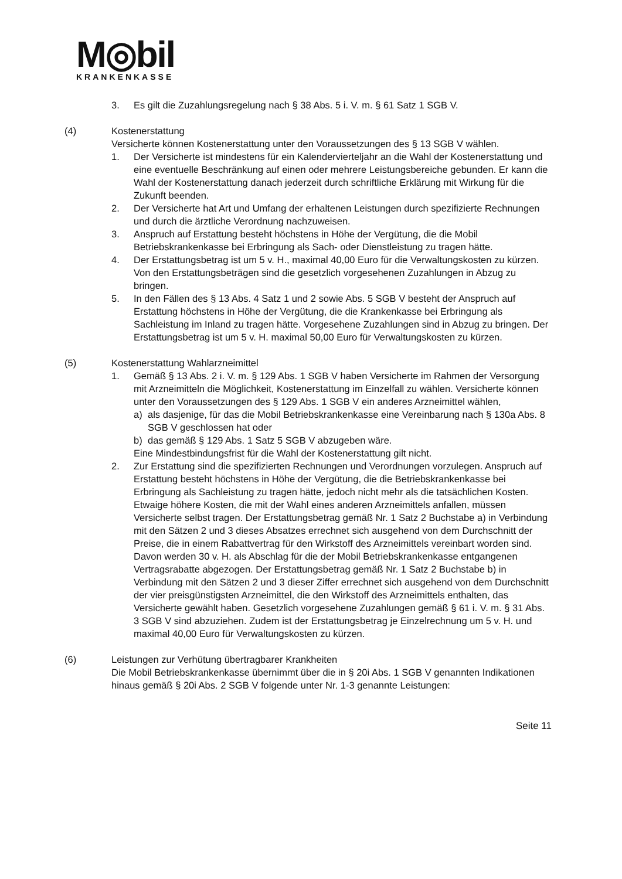M◎bil
KRANKENKASSE
3. Es gilt die Zuzahlungsregelung nach § 38 Abs. 5 i. V. m. § 61 Satz 1 SGB V.
(4) Kostenerstattung
Versicherte können Kostenerstattung unter den Voraussetzungen des § 13 SGB V wählen.
1. Der Versicherte ist mindestens für ein Kalendervierteljahr an die Wahl der Kostenerstattung und eine eventuelle Beschränkung auf einen oder mehrere Leistungsbereiche gebunden. Er kann die Wahl der Kostenerstattung danach jederzeit durch schriftliche Erklärung mit Wirkung für die Zukunft beenden.
2. Der Versicherte hat Art und Umfang der erhaltenen Leistungen durch spezifizierte Rechnungen und durch die ärztliche Verordnung nachzuweisen.
3. Anspruch auf Erstattung besteht höchstens in Höhe der Vergütung, die die Mobil Betriebskrankenkasse bei Erbringung als Sach- oder Dienstleistung zu tragen hätte.
4. Der Erstattungsbetrag ist um 5 v. H., maximal 40,00 Euro für die Verwaltungskosten zu kürzen. Von den Erstattungsbeträgen sind die gesetzlich vorgesehenen Zuzahlungen in Abzug zu bringen.
5. In den Fällen des § 13 Abs. 4 Satz 1 und 2 sowie Abs. 5 SGB V besteht der Anspruch auf Erstattung höchstens in Höhe der Vergütung, die die Krankenkasse bei Erbringung als Sachleistung im Inland zu tragen hätte. Vorgesehene Zuzahlungen sind in Abzug zu bringen. Der Erstattungsbetrag ist um 5 v. H. maximal 50,00 Euro für Verwaltungskosten zu kürzen.
(5) Kostenerstattung Wahlarzneimittel
1. Gemäß § 13 Abs. 2 i. V. m. § 129 Abs. 1 SGB V haben Versicherte im Rahmen der Versorgung mit Arzneimitteln die Möglichkeit, Kostenerstattung im Einzelfall zu wählen. Versicherte können unter den Voraussetzungen des § 129 Abs. 1 SGB V ein anderes Arzneimittel wählen,
a) als dasjenige, für das die Mobil Betriebskrankenkasse eine Vereinbarung nach § 130a Abs. 8 SGB V geschlossen hat oder
b) das gemäß § 129 Abs. 1 Satz 5 SGB V abzugeben wäre.
Eine Mindestbindungsfrist für die Wahl der Kostenerstattung gilt nicht.
2. Zur Erstattung sind die spezifizierten Rechnungen und Verordnungen vorzulegen. Anspruch auf Erstattung besteht höchstens in Höhe der Vergütung, die die Betriebskrankenkasse bei Erbringung als Sachleistung zu tragen hätte, jedoch nicht mehr als die tatsächlichen Kosten. Etwaige höhere Kosten, die mit der Wahl eines anderen Arzneimittels anfallen, müssen Versicherte selbst tragen. Der Erstattungsbetrag gemäß Nr. 1 Satz 2 Buchstabe a) in Verbindung mit den Sätzen 2 und 3 dieses Absatzes errechnet sich ausgehend von dem Durchschnitt der Preise, die in einem Rabattvertrag für den Wirkstoff des Arzneimittels vereinbart worden sind. Davon werden 30 v. H. als Abschlag für die der Mobil Betriebskrankenkasse entgangenen Vertragsrabatte abgezogen. Der Erstattungsbetrag gemäß Nr. 1 Satz 2 Buchstabe b) in Verbindung mit den Sätzen 2 und 3 dieser Ziffer errechnet sich ausgehend von dem Durchschnitt der vier preisgünstigsten Arzneimittel, die den Wirkstoff des Arzneimittels enthalten, das Versicherte gewählt haben. Gesetzlich vorgesehene Zuzahlungen gemäß § 61 i. V. m. § 31 Abs. 3 SGB V sind abzuziehen. Zudem ist der Erstattungsbetrag je Einzelrechnung um 5 v. H. und maximal 40,00 Euro für Verwaltungskosten zu kürzen.
(6) Leistungen zur Verhütung übertragbarer Krankheiten
Die Mobil Betriebskrankenkasse übernimmt über die in § 20i Abs. 1 SGB V genannten Indikationen hinaus gemäß § 20i Abs. 2 SGB V folgende unter Nr. 1-3 genannte Leistungen:
Seite 11